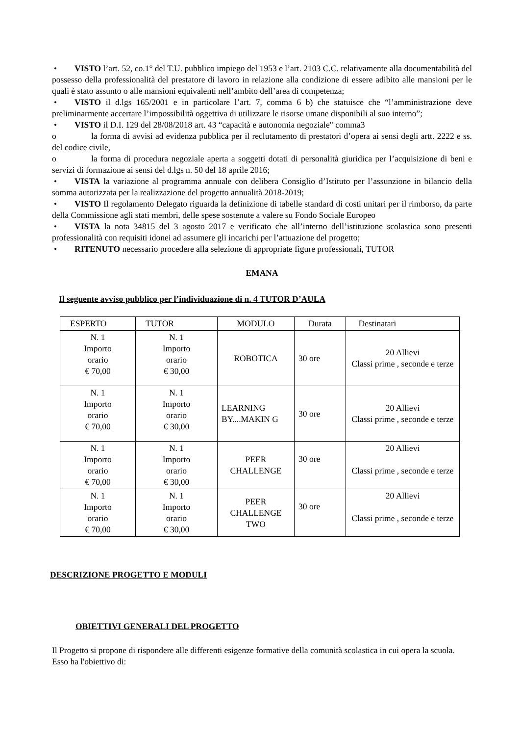• VISTO l’art. 52, co.1° del T.U. pubblico impiego del 1953 e l’art. 2103 C.C. relativamente alla documentabilità del possesso della professionalità del prestatore di lavoro in relazione alla condizione di essere adibito alle mansioni per le quali è stato assunto o alle mansioni equivalenti nell’ambito dell’area di competenza;
• VISTO il d.lgs 165/2001 e in particolare l’art. 7, comma 6 b) che statuisce che “l’amministrazione deve preliminarmente accertare l’impossibilità oggettiva di utilizzare le risorse umane disponibili al suo interno”;
• VISTO il D.I. 129 del 28/08/2018 art. 43 “capacità e autonomia negoziale" comma3
o la forma di avvisi ad evidenza pubblica per il reclutamento di prestatori d’opera ai sensi degli artt. 2222 e ss. del codice civile,
o la forma di procedura negoziale aperta a soggetti dotati di personalità giuridica per l’acquisizione di beni e servizi di formazione ai sensi del d.lgs n. 50 del 18 aprile 2016;
• VISTA la variazione al programma annuale con delibera Consiglio d’Istituto per l’assunzione in bilancio della somma autorizzata per la realizzazione del progetto annualità 2018-2019;
• VISTO Il regolamento Delegato riguarda la definizione di tabelle standard di costi unitari per il rimborso, da parte della Commissione agli stati membri, delle spese sostenute a valere su Fondo Sociale Europeo
• VISTA la nota 34815 del 3 agosto 2017 e verificato che all’interno dell’istituzione scolastica sono presenti professionalità con requisiti idonei ad assumere gli incarichi per l’attuazione del progetto;
• RITENUTO necessario procedere alla selezione di appropriate figure professionali, TUTOR
EMANA
Il seguente avviso pubblico per l’individuazione di n. 4 TUTOR D’AULA
| ESPERTO | TUTOR | MODULO | Durata | Destinatari |
| N. 1 Importo orario € 70,00 | N. 1 Importo orario € 30,00 | ROBOTICA | 30 ore | 20 Allievi Classi prime , seconde e terze |
| N. 1 Importo orario € 70,00 | N. 1 Importo orario € 30,00 | LEARNING BY....MAKIN G | 30 ore | 20 Allievi Classi prime , seconde e terze |
| N. 1 Importo orario € 70,00 | N. 1 Importo orario € 30,00 | PEER CHALLENGE | 30 ore | 20 Allievi Classi prime , seconde e terze |
| N. 1 Importo orario € 70,00 | N. 1 Importo orario € 30,00 | PEER CHALLENGE TWO | 30 ore | 20 Allievi Classi prime , seconde e terze |
DESCRIZIONE PROGETTO E MODULI
OBIETTIVI GENERALI DEL PROGETTO
Il Progetto si propone di rispondere alle differenti esigenze formative della comunità scolastica in cui opera la scuola. Esso ha l'obiettivo di: